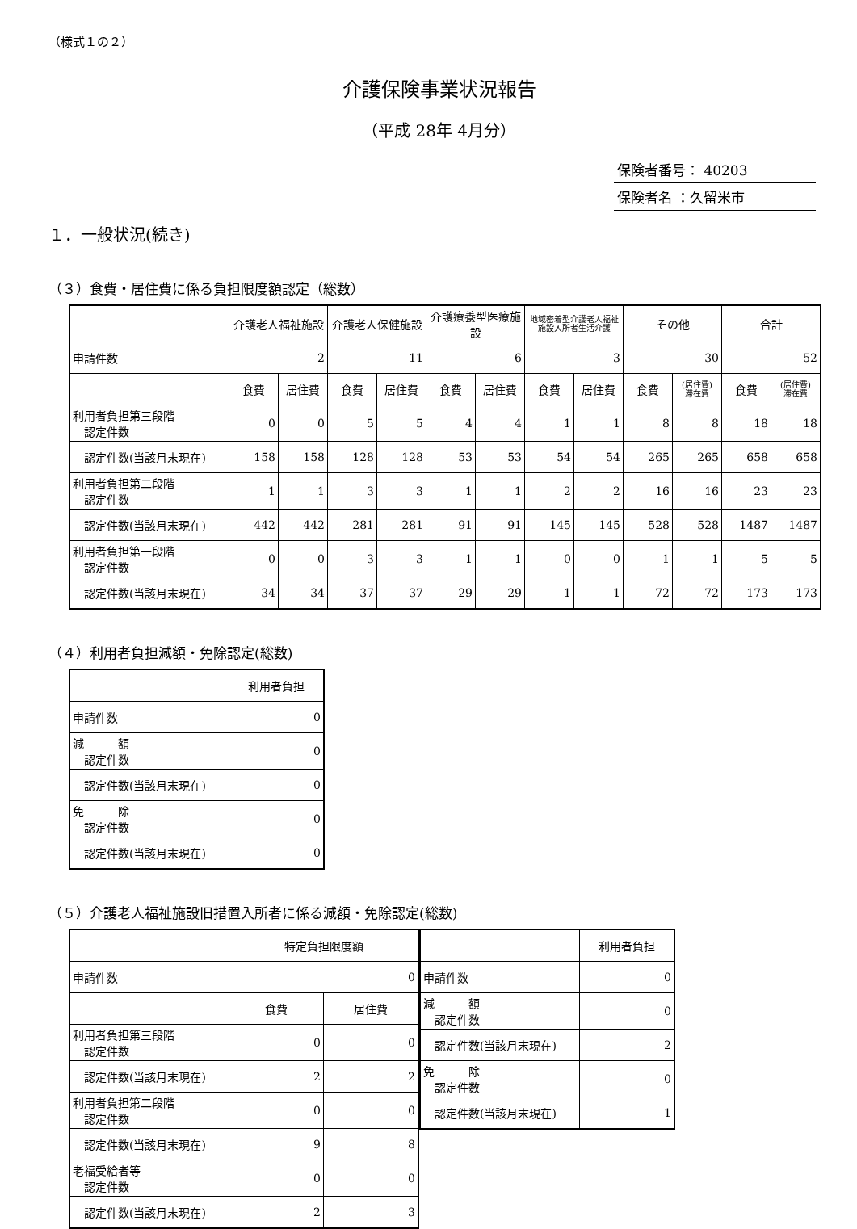（様式１の２）
介護保険事業状況報告
（平成 28年 4月分）
保険者番号： 40203
保険者名 ：久留米市
１．一般状況(続き)
（３）食費・居住費に係る負担限度額認定（総数）
| | 介護老人福祉施設 | | 介護老人保健施設 | | 介護療養型医療施設 | | 地域密着型介護老人福祉施設入所者生活介護 | | その他 | | 合計 | |
| --- | --- | --- | --- | --- | --- | --- | --- | --- | --- | --- | --- | --- |
| 申請件数 | 2 | | 11 | | 6 | | 3 | | 30 | | 52 | |
| | 食費 | 居住費 | 食費 | 居住費 | 食費 | 居住費 | 食費 | 居住費 | 食費 | (居住費) 滞在費 | 食費 | (居住費) 滞在費 |
| 利用者負担第三段階 認定件数 | 0 | 0 | 5 | 5 | 4 | 4 | 1 | 1 | 8 | 8 | 18 | 18 |
| 認定件数(当該月末現在) | 158 | 158 | 128 | 128 | 53 | 53 | 54 | 54 | 265 | 265 | 658 | 658 |
| 利用者負担第二段階 認定件数 | 1 | 1 | 3 | 3 | 1 | 1 | 2 | 2 | 16 | 16 | 23 | 23 |
| 認定件数(当該月末現在) | 442 | 442 | 281 | 281 | 91 | 91 | 145 | 145 | 528 | 528 | 1487 | 1487 |
| 利用者負担第一段階 認定件数 | 0 | 0 | 3 | 3 | 1 | 1 | 0 | 0 | 1 | 1 | 5 | 5 |
| 認定件数(当該月末現在) | 34 | 34 | 37 | 37 | 29 | 29 | 1 | 1 | 72 | 72 | 173 | 173 |
（４）利用者負担減額・免除認定(総数)
| | 利用者負担 |
| --- | --- |
| 申請件数 | 0 |
| 減 額 認定件数 | 0 |
| 認定件数(当該月末現在) | 0 |
| 免 除 認定件数 | 0 |
| 認定件数(当該月末現在) | 0 |
（５）介護老人福祉施設旧措置入所者に係る減額・免除認定(総数)
| | 特定負担限度額 | |
| --- | --- | --- |
| 申請件数 | 0 | |
| | 食費 | 居住費 |
| 利用者負担第三段階 認定件数 | 0 | 0 |
| 認定件数(当該月末現在) | 2 | 2 |
| 利用者負担第二段階 認定件数 | 0 | 0 |
| 認定件数(当該月末現在) | 9 | 8 |
| 老福受給者等 認定件数 | 0 | 0 |
| 認定件数(当該月末現在) | 2 | 3 |
| | 利用者負担 |
| --- | --- |
| 申請件数 | 0 |
| 減 額 認定件数 | 0 |
| 認定件数(当該月末現在) | 2 |
| 免 除 認定件数 | 0 |
| 認定件数(当該月末現在) | 1 |